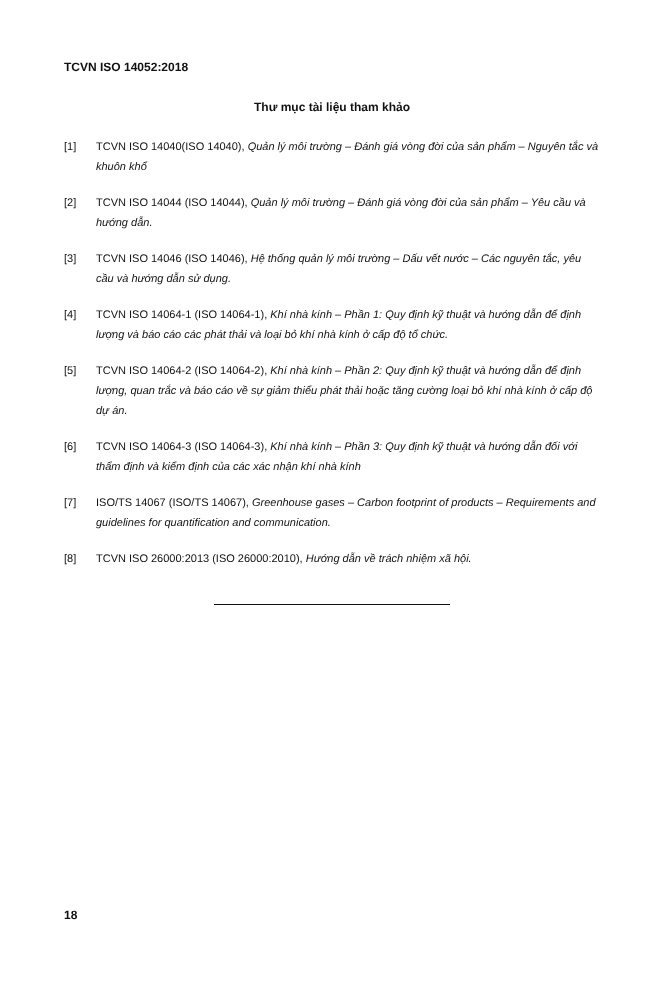TCVN ISO 14052:2018
Thư mục tài liệu tham khảo
[1] TCVN ISO 14040(ISO 14040), Quản lý môi trường – Đánh giá vòng đời của sản phẩm – Nguyên tắc và khuôn khổ
[2] TCVN ISO 14044 (ISO 14044), Quản lý môi trường – Đánh giá vòng đời của sản phẩm – Yêu cầu và hướng dẫn.
[3] TCVN ISO 14046 (ISO 14046), Hệ thống quản lý môi trường – Dấu vết nước – Các nguyên tắc, yêu cầu và hướng dẫn sử dụng.
[4] TCVN ISO 14064-1 (ISO 14064-1), Khí nhà kính – Phần 1: Quy định kỹ thuật và hướng dẫn để định lượng và báo cáo các phát thải và loại bỏ khí nhà kính ở cấp độ tổ chức.
[5] TCVN ISO 14064-2 (ISO 14064-2), Khí nhà kính – Phần 2: Quy định kỹ thuật và hướng dẫn để định lượng, quan trắc và báo cáo về sự giảm thiểu phát thải hoặc tăng cường loại bỏ khí nhà kính ở cấp độ dự án.
[6] TCVN ISO 14064-3 (ISO 14064-3), Khí nhà kính – Phần 3: Quy định kỹ thuật và hướng dẫn đối với thẩm định và kiểm định của các xác nhận khí nhà kính
[7] ISO/TS 14067 (ISO/TS 14067), Greenhouse gases – Carbon footprint of products – Requirements and guidelines for quantification and communication.
[8] TCVN ISO 26000:2013 (ISO 26000:2010), Hướng dẫn về trách nhiệm xã hội.
18